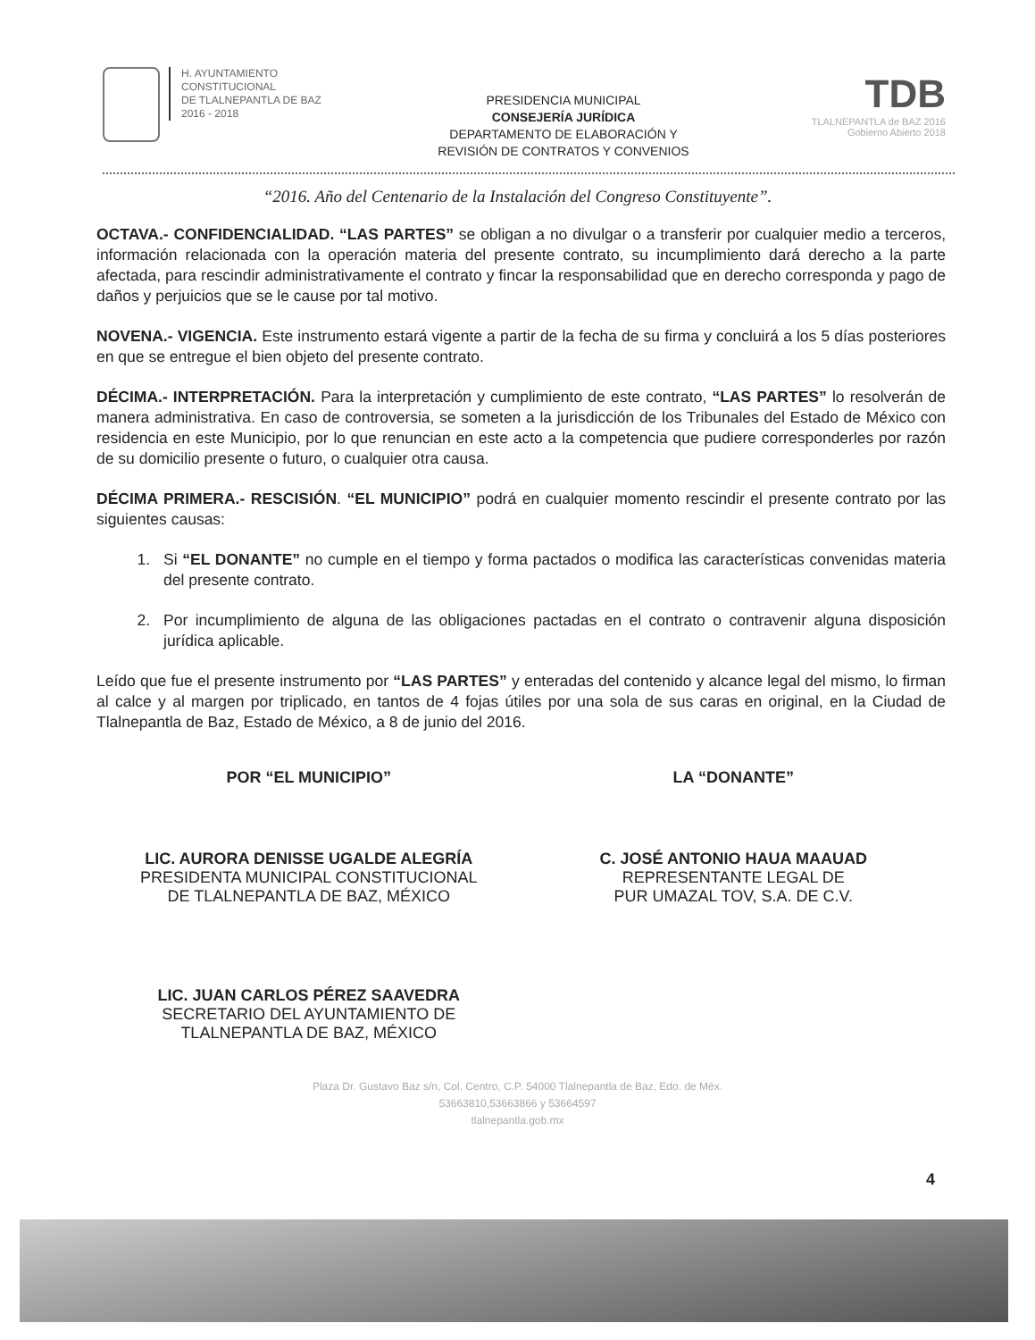H. AYUNTAMIENTO
CONSTITUCIONAL
DE TLALNEPANTLA DE BAZ
2016 - 2018
PRESIDENCIA MUNICIPAL
CONSEJERÍA JURÍDICA
DEPARTAMENTO DE ELABORACIÓN Y
REVISIÓN DE CONTRATOS Y CONVENIOS
TDB
TLALNEPANTLA de BAZ 2016
Gobierno Abierto 2018
“2016. Año del Centenario de la Instalación del Congreso Constituyente”.
OCTAVA.- CONFIDENCIALIDAD. “LAS PARTES” se obligan a no divulgar o a transferir por cualquier medio a terceros, información relacionada con la operación materia del presente contrato, su incumplimiento dará derecho a la parte afectada, para rescindir administrativamente el contrato y fincar la responsabilidad que en derecho corresponda y pago de daños y perjuicios que se le cause por tal motivo.
NOVENA.- VIGENCIA. Este instrumento estará vigente a partir de la fecha de su firma y concluirá a los 5 días posteriores en que se entregue el bien objeto del presente contrato.
DÉCIMA.- INTERPRETACIÓN. Para la interpretación y cumplimiento de este contrato, “LAS PARTES” lo resolverán de manera administrativa. En caso de controversia, se someten a la jurisdicción de los Tribunales del Estado de México con residencia en este Municipio, por lo que renuncian en este acto a la competencia que pudiere corresponderles por razón de su domicilio presente o futuro, o cualquier otra causa.
DÉCIMA PRIMERA.- RESCISIÓN. “EL MUNICIPIO” podrá en cualquier momento rescindir el presente contrato por las siguientes causas:
1. Si “EL DONANTE” no cumple en el tiempo y forma pactados o modifica las características convenidas materia del presente contrato.
2. Por incumplimiento de alguna de las obligaciones pactadas en el contrato o contravenir alguna disposición jurídica aplicable.
Leído que fue el presente instrumento por “LAS PARTES” y enteradas del contenido y alcance legal del mismo, lo firman al calce y al margen por triplicado, en tantos de 4 fojas útiles por una sola de sus caras en original, en la Ciudad de Tlalnepantla de Baz, Estado de México, a 8 de junio del 2016.
POR “EL MUNICIPIO”
LIC. AURORA DENISSE UGALDE ALEGRÍA
PRESIDENTA MUNICIPAL CONSTITUCIONAL
DE TLALNEPANTLA DE BAZ, MÉXICO
LIC. JUAN CARLOS PÉREZ SAAVEDRA
SECRETARIO DEL AYUNTAMIENTO DE
TLALNEPANTLA DE BAZ, MÉXICO
LA “DONANTE”
C. JOSÉ ANTONIO HAUA MAAUAD
REPRESENTANTE LEGAL DE
PUR UMAZAL TOV, S.A. DE C.V.
4
Plaza Dr. Gustavo Baz s/n, Col. Centro, C.P. 54000 Tlalnepantla de Baz, Edo. de Méx.
53663810,53663866 y 53664597
tlalnepantla.gob.mx